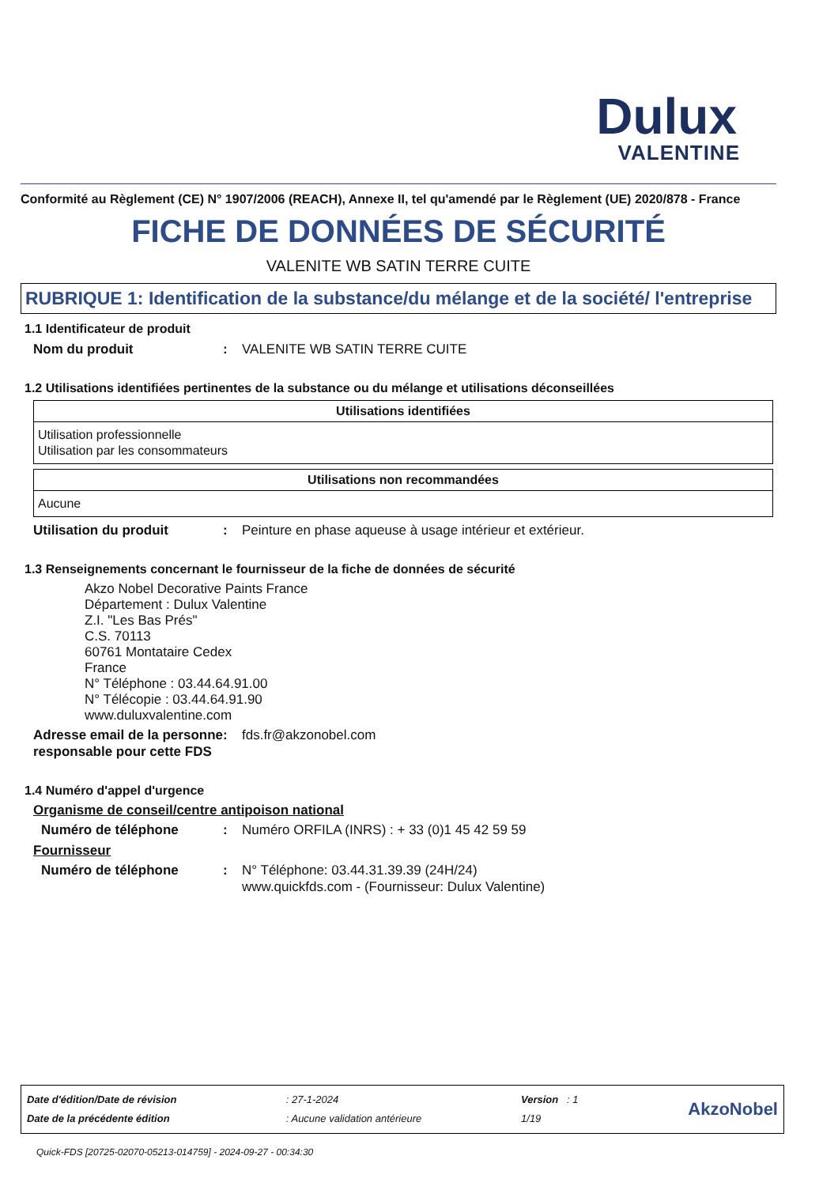Dulux
VALENTINE
Conformité au Règlement (CE) N° 1907/2006 (REACH), Annexe II, tel qu'amendé par le Règlement (UE) 2020/878 - France
FICHE DE DONNÉES DE SÉCURITÉ
VALENITE WB SATIN TERRE CUITE
RUBRIQUE 1: Identification de la substance/du mélange et de la société/ l'entreprise
1.1 Identificateur de produit
Nom du produit : VALENITE WB SATIN TERRE CUITE
1.2 Utilisations identifiées pertinentes de la substance ou du mélange et utilisations déconseillées
| Utilisations identifiées |
| --- |
| Utilisation professionnelle Utilisation par les consommateurs |
| Utilisations non recommandées |
| --- |
| Aucune |
Utilisation du produit : Peinture en phase aqueuse à usage intérieur et extérieur.
1.3 Renseignements concernant le fournisseur de la fiche de données de sécurité
Akzo Nobel Decorative Paints France
Département : Dulux Valentine
Z.I. "Les Bas Prés"
C.S. 70113
60761 Montataire Cedex
France
N° Téléphone : 03.44.64.91.00
N° Télécopie : 03.44.64.91.90
www.duluxvalentine.com
Adresse email de la personne responsable pour cette FDS
: fds.fr@akzonobel.com
1.4 Numéro d'appel d'urgence
Organisme de conseil/centre antipoison national
Numéro de téléphone : Numéro ORFILA (INRS) : + 33 (0)1 45 42 59 59
Fournisseur
Numéro de téléphone : N° Téléphone: 03.44.31.39.39 (24H/24)
www.quickfds.com - (Fournisseur: Dulux Valentine)
| Date d'édition/Date de révision | : 27-1-2024 | Version : 1 | AkzoNobel |
| Date de la précédente édition | : Aucune validation antérieure | 1/19 | |
Quick-FDS [20725-02070-05213-014759] - 2024-09-27 - 00:34:30